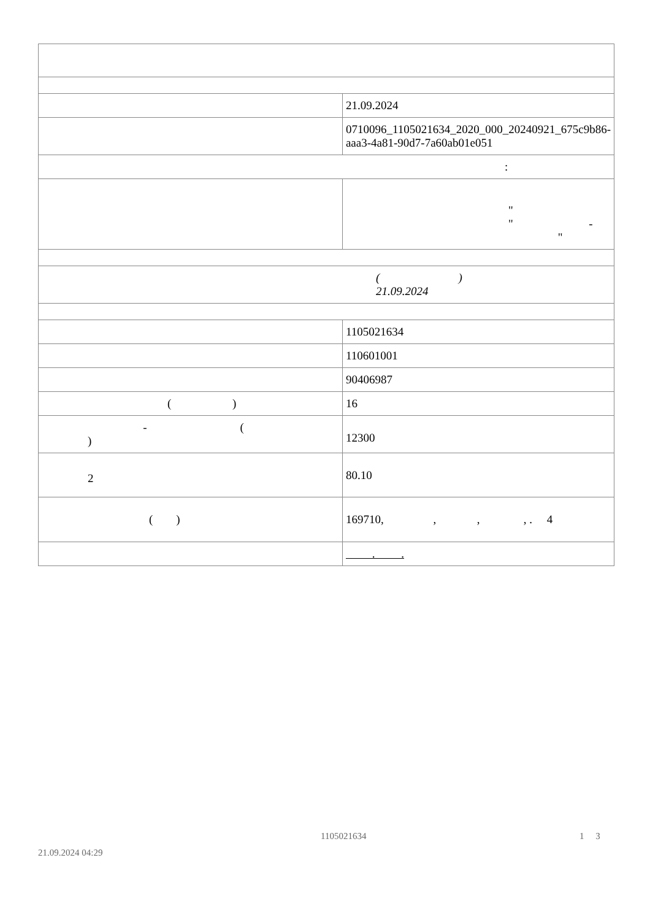| | 21.09.2024 |
| | 0710096_1105021634_2020_000_20240921_675c9b86-aaa3-4a81-90d7-7a60ab01e051 |
| : | |
| | " " - " |
| ( ) 21.09.2024 | |
| | 1105021634 |
| | 110601001 |
| | 90406987 |
| ( ) | 16 |
| - ( ) | 12300 |
| 2 | 80.10 |
| ( ) | 169710, , , , . 4 |
| | . . |
1105021634 1 3
21.09.2024 04:29